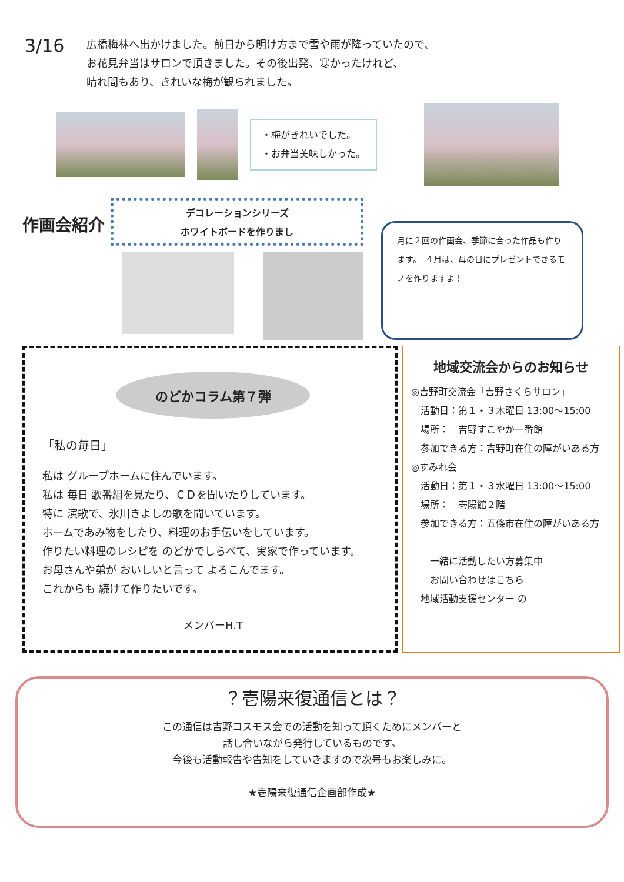3/16
広橋梅林へ出かけました。前日から明け方まで雪や雨が降っていたので、
お花見弁当はサロンで頂きました。その後出発、寒かったけれど、
晴れ間もあり、きれいな梅が観られました。
・梅がきれいでした。
・お弁当美味しかった。
作画会紹介
デコレーションシリーズ
ホワイトボードを作りまし
月に２回の作画会、季節に合った作品も作ります。　４月は、母の日にプレゼントできるモノを作りますよ！
のどかコラム第７弾
「私の毎日」
私は グループホームに住んでいます。
私は 毎日 歌番組を見たり、ＣＤを聞いたりしています。
特に 演歌で、氷川きよしの歌を聞いています。
ホームであみ物をしたり、料理のお手伝いをしています。
作りたい料理のレシピを のどかでしらべて、実家で作っています。
お母さんや弟が おいしいと言って よろこんでます。
これからも 続けて作りたいです。
メンバーH.T
地域交流会からのお知らせ
◎吉野町交流会「吉野さくらサロン」
　活動日：第１・３木曜日 13:00〜15:00
　場所：　吉野すこやか一番館
　参加できる方：吉野町在住の障がいある方
◎すみれ会
　活動日：第１・３水曜日 13:00〜15:00
　場所：　壱陽館２階
　参加できる方：五條市在住の障がいある方
　　一緒に活動したい方募集中
　　お問い合わせはこちら
　地域活動支援センター の
？壱陽来復通信とは？
この通信は吉野コスモス会での活動を知って頂くためにメンバーと
話し合いながら発行しているものです。
今後も活動報告や告知をしていきますので次号もお楽しみに。
★壱陽来復通信企画部作成★